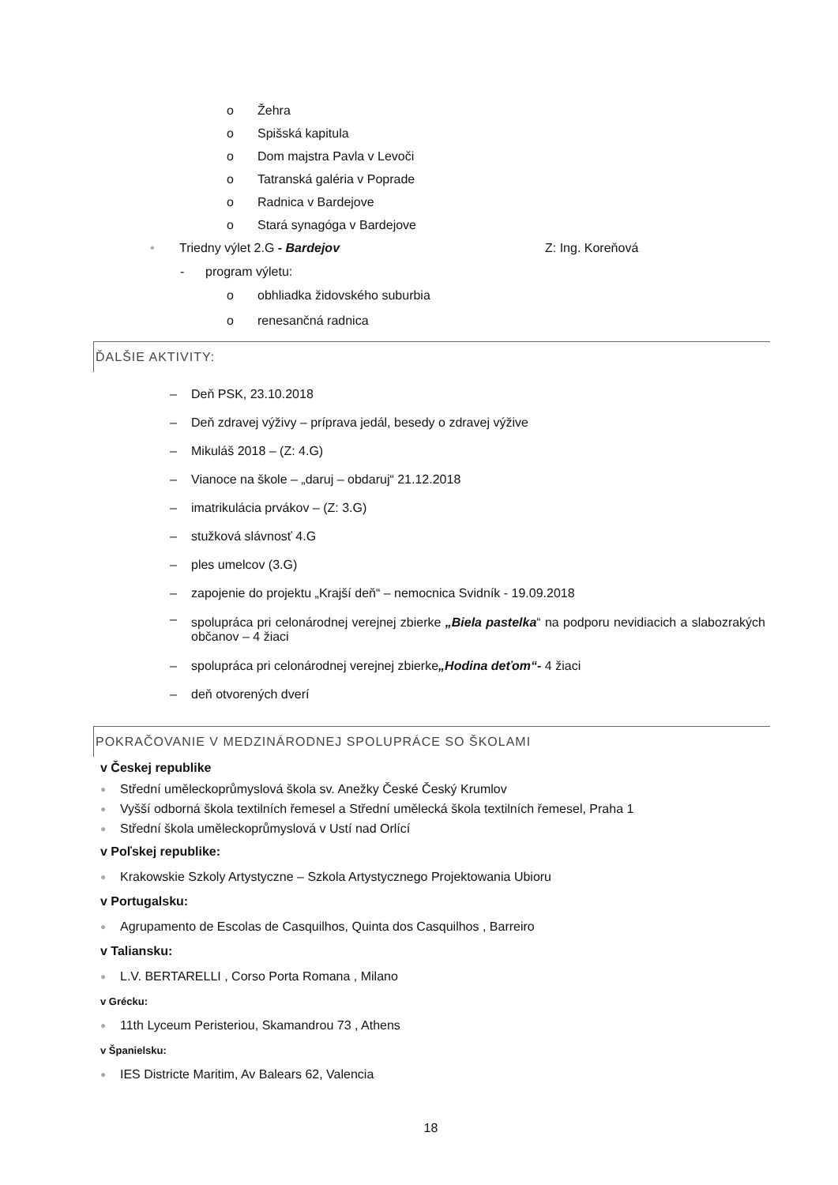o Žehra
o Spišská kapitula
o Dom majstra Pavla v Levoči
o Tatranská galéria v Poprade
o Radnica v Bardejove
o Stará synagóga v Bardejove
• Triedny výlet 2.G - Bardejov Z: Ing. Koreňová
- program výletu:
o obhliadka židovského suburbia
o renesančná radnica
ĎALŠIE AKTIVITY:
– Deň PSK, 23.10.2018
– Deň zdravej výživy – príprava jedál, besedy o zdravej výžive
– Mikuláš 2018 – (Z: 4.G)
– Vianoce na škole – „daruj – obdaruj“ 21.12.2018
– imatrikulácia prvákov – (Z: 3.G)
– stužková slávnosť 4.G
– ples umelcov (3.G)
– zapojenie do projektu „Krajší deň“ – nemocnica Svidník - 19.09.2018
– spolupráca pri celonárodnej verejnej zbierke „Biela pastelka“ na podporu nevidiacich a slabozrakých občanov – 4 žiaci
– spolupráca pri celonárodnej verejnej zbierke „Hodina deťom“- 4 žiaci
– deň otvorených dverí
POKRAČOVANIE V MEDZINÁRODNEJ SPOLUPRÁCE SO ŠKOLAMI
v Českej republike
● Střední uměleckoprůmyslová škola sv. Anežky České Český Krumlov
● Vyšší odborná škola textilních řemesel a Střední umělecká škola textilních řemesel, Praha 1
● Střední škola uměleckoprůmyslová v Ustí nad Orlící
v Poľskej republike:
● Krakowskie Szkoly Artystyczne – Szkola Artystycznego Projektowania Ubioru
v Portugalsku:
● Agrupamento de Escolas de Casquilhos, Quinta dos Casquilhos , Barreiro
v Taliansku:
● L.V. BERTARELLI , Corso Porta Romana , Milano
v Grécku:
● 11th Lyceum Peristeriou, Skamandrou 73 , Athens
v Španielsku:
● IES Districte Maritim, Av Balears 62, Valencia
18